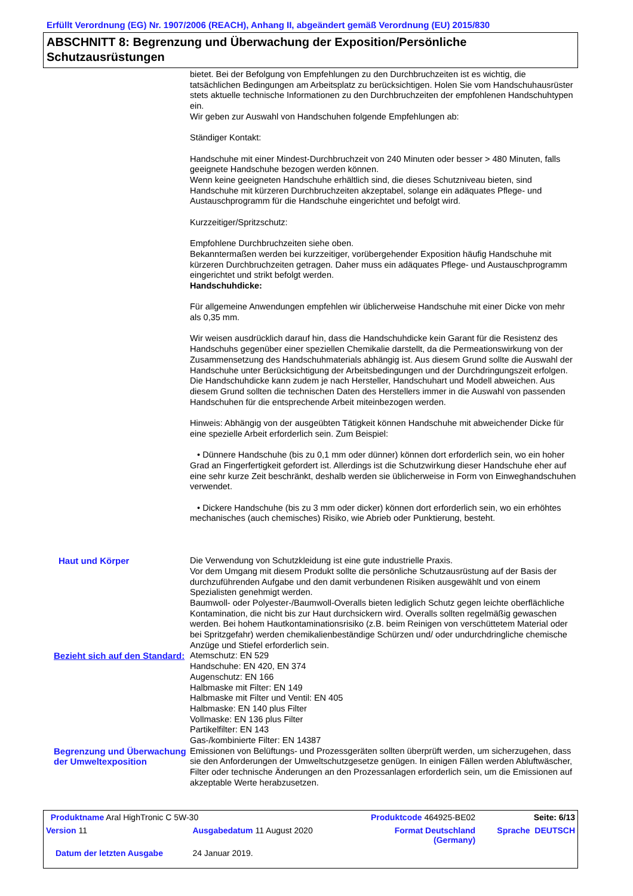Erfüllt Verordnung (EG) Nr. 1907/2006 (REACH), Anhang II, abgeändert gemäß Verordnung (EU) 2015/830
ABSCHNITT 8: Begrenzung und Überwachung der Exposition/Persönliche Schutzausrüstungen
bietet. Bei der Befolgung von Empfehlungen zu den Durchbruchzeiten ist es wichtig, die tatsächlichen Bedingungen am Arbeitsplatz zu berücksichtigen. Holen Sie vom Handschuhausrüster stets aktuelle technische Informationen zu den Durchbruchzeiten der empfohlenen Handschuhtypen ein.
Wir geben zur Auswahl von Handschuhen folgende Empfehlungen ab:
Ständiger Kontakt:
Handschuhe mit einer Mindest-Durchbruchzeit von 240 Minuten oder besser > 480 Minuten, falls geeignete Handschuhe bezogen werden können.
Wenn keine geeigneten Handschuhe erhältlich sind, die dieses Schutzniveau bieten, sind Handschuhe mit kürzeren Durchbruchzeiten akzeptabel, solange ein adäquates Pflege- und Austauschprogramm für die Handschuhe eingerichtet und befolgt wird.
Kurzzeitiger/Spritzschutz:
Empfohlene Durchbruchzeiten siehe oben.
Bekanntermaßen werden bei kurzzeitiger, vorübergehender Exposition häufig Handschuhe mit kürzeren Durchbruchzeiten getragen. Daher muss ein adäquates Pflege- und Austauschprogramm eingerichtet und strikt befolgt werden.
Handschuhdicke:
Für allgemeine Anwendungen empfehlen wir üblicherweise Handschuhe mit einer Dicke von mehr als 0,35 mm.
Wir weisen ausdrücklich darauf hin, dass die Handschuhdicke kein Garant für die Resistenz des Handschuhs gegenüber einer speziellen Chemikalie darstellt, da die Permeationswirkung von der Zusammensetzung des Handschuhmaterials abhängig ist. Aus diesem Grund sollte die Auswahl der Handschuhe unter Berücksichtigung der Arbeitsbedingungen und der Durchdringungszeit erfolgen.
Die Handschuhdicke kann zudem je nach Hersteller, Handschuhart und Modell abweichen. Aus diesem Grund sollten die technischen Daten des Herstellers immer in die Auswahl von passenden Handschuhen für die entsprechende Arbeit miteinbezogen werden.
Hinweis: Abhängig von der ausgeübten Tätigkeit können Handschuhe mit abweichender Dicke für eine spezielle Arbeit erforderlich sein. Zum Beispiel:
• Dünnere Handschuhe (bis zu 0,1 mm oder dünner) können dort erforderlich sein, wo ein hoher Grad an Fingerfertigkeit gefordert ist. Allerdings ist die Schutzwirkung dieser Handschuhe eher auf eine sehr kurze Zeit beschränkt, deshalb werden sie üblicherweise in Form von Einweghandschuhen verwendet.
• Dickere Handschuhe (bis zu 3 mm oder dicker) können dort erforderlich sein, wo ein erhöhtes mechanisches (auch chemisches) Risiko, wie Abrieb oder Punktierung, besteht.
Haut und Körper Die Verwendung von Schutzkleidung ist eine gute industrielle Praxis.
Vor dem Umgang mit diesem Produkt sollte die persönliche Schutzausrüstung auf der Basis der durchzuführenden Aufgabe und den damit verbundenen Risiken ausgewählt und von einem Spezialisten genehmigt werden.
Baumwoll- oder Polyester-/Baumwoll-Overalls bieten lediglich Schutz gegen leichte oberflächliche Kontamination, die nicht bis zur Haut durchsickern wird. Overalls sollten regelmäßig gewaschen werden. Bei hohem Hautkontaminationsrisiko (z.B. beim Reinigen von verschüttetem Material oder bei Spritzgefahr) werden chemikalienbeständige Schürzen und/ oder undurchdringliche chemische Anzüge und Stiefel erforderlich sein.
Bezieht sich auf den Standard:
Atemschutz: EN 529
Handschuhe: EN 420, EN 374
Augenschutz: EN 166
Halbmaske mit Filter: EN 149
Halbmaske mit Filter und Ventil: EN 405
Halbmaske: EN 140 plus Filter
Vollmaske: EN 136 plus Filter
Partikelfilter: EN 143
Gas-/kombinierte Filter: EN 14387
Begrenzung und Überwachung der Umweltexposition
Emissionen von Belüftungs- und Prozessgeräten sollten überprüft werden, um sicherzugehen, dass sie den Anforderungen der Umweltschutzgesetze genügen. In einigen Fällen werden Abluftwäscher, Filter oder technische Änderungen an den Prozessanlagen erforderlich sein, um die Emissionen auf akzeptable Werte herabzusetzen.
| Produktname Aral HighTronic C 5W-30 | | | Produktcode 464925-BE02 | Seite: 6/13 |
| Version 11 | Ausgabedatum 11 August 2020 | Format Deutschland (Germany) | | Sprache DEUTSCH |
| Datum der letzten Ausgabe | 24 Januar 2019. | | | |